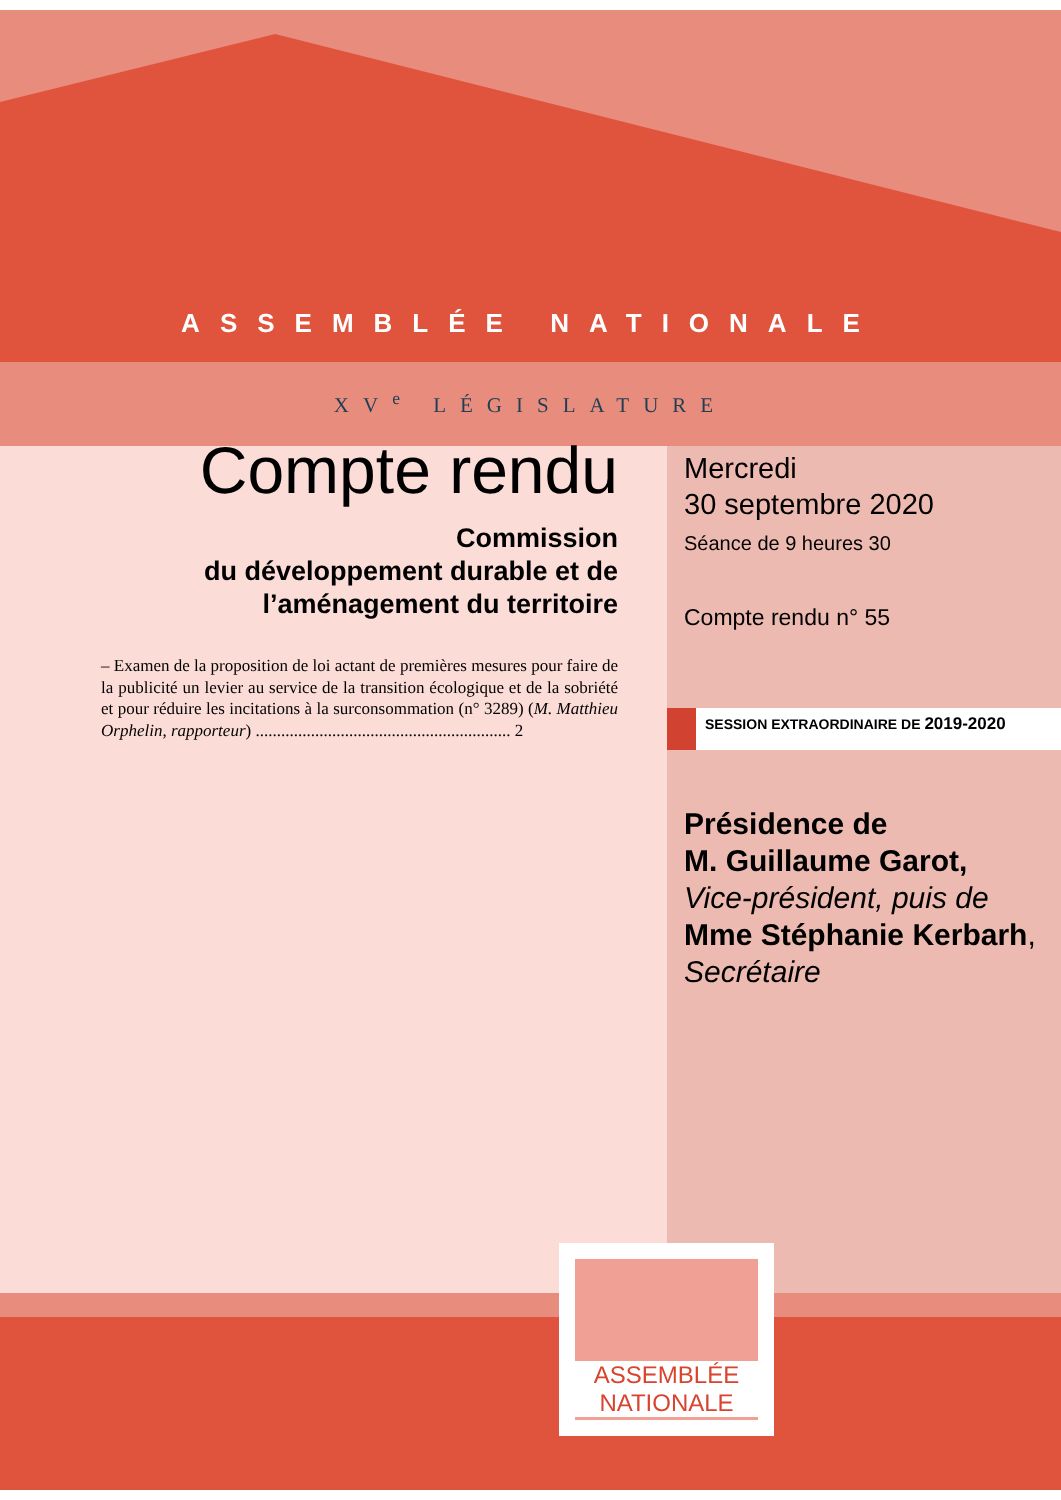ASSEMBLÉE NATIONALE
XV<sup>e</sup> LÉGISLATURE
Compte rendu
Commission
du développement durable et de
l’aménagement du territoire
– Examen de la proposition de loi actant de premières mesures pour faire de la publicité un levier au service de la transition écologique et de la sobriété et pour réduire les incitations à la surconsommation (n° 3289) (M. Matthieu Orphelin, rapporteur) ............................................................ 2
Mercredi
30 septembre 2020
Séance de 9 heures 30
Compte rendu n° 55
SESSION EXTRAORDINAIRE DE 2019-2020
Présidence de
M. Guillaume Garot,
Vice-président, puis de
Mme Stéphanie Kerbarh,
Secrétaire
ASSEMBLÉE
NATIONALE